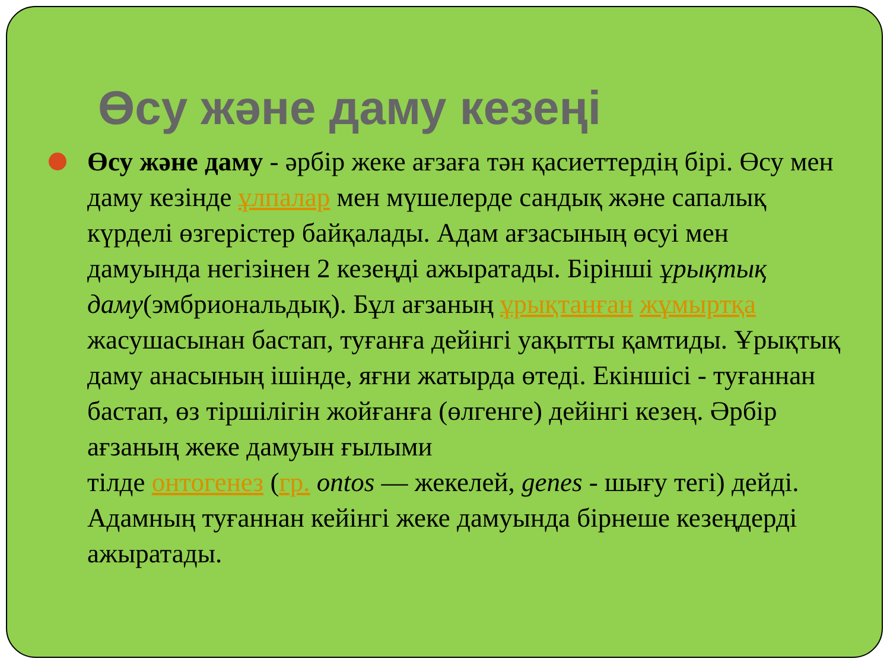Өсу және даму кезеңі
Өсу және даму - әрбір жеке ағзаға тән қасиеттердің бірі. Өсу мен даму кезінде ұлпалар мен мүшелерде сандық және сапалық күрделі өзгерістер байқалады. Адам ағзасының өсуі мен дамуында негізінен 2 кезеңді ажыратады. Бірінші ұрықтық даму(эмбриональдық). Бұл ағзаның ұрықтанған жұмыртқа жасушасынан бастап, туғанға дейінгі уақытты қамтиды. Ұрықтық даму анасының ішінде, яғни жатырда өтеді. Екіншісі - туғаннан бастап, өз тіршілігін жойғанға (өлгенге) дейінгі кезең. Әрбір ағзаның жеке дамуын ғылыми
тілде онтогенез (гр. ontos — жекелей, genes - шығу тегі) дейді. Адамның туғаннан кейінгі жеке дамуында бірнеше кезеңдерді ажыратады.